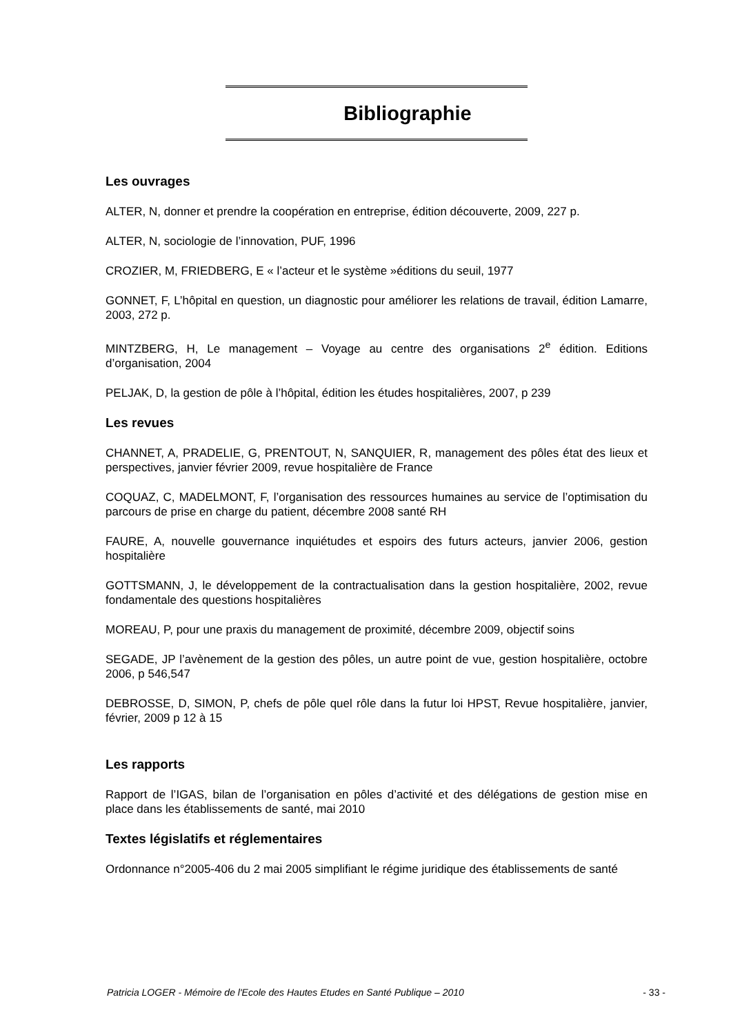Bibliographie
Les ouvrages
ALTER, N, donner et prendre la coopération en entreprise, édition découverte, 2009, 227 p.
ALTER, N, sociologie de l’innovation, PUF, 1996
CROZIER, M, FRIEDBERG, E « l’acteur et le système »éditions du seuil, 1977
GONNET, F, L’hôpital en question, un diagnostic pour améliorer les relations de travail, édition Lamarre, 2003, 272 p.
MINTZBERG, H, Le management – Voyage au centre des organisations 2<sup>e</sup> édition. Editions d’organisation, 2004
PELJAK, D, la gestion de pôle à l’hôpital, édition les études hospitalières, 2007, p 239
Les revues
CHANNET, A, PRADELIE, G, PRENTOUT, N, SANQUIER, R, management des pôles état des lieux et perspectives, janvier février 2009, revue hospitalière de France
COQUAZ, C, MADELMONT, F, l’organisation des ressources humaines au service de l’optimisation du parcours de prise en charge du patient, décembre 2008 santé RH
FAURE, A, nouvelle gouvernance inquiétudes et espoirs des futurs acteurs, janvier 2006, gestion hospitalière
GOTTSMANN, J, le développement de la contractualisation dans la gestion hospitalière, 2002, revue fondamentale des questions hospitalières
MOREAU, P, pour une praxis du management de proximité, décembre 2009, objectif soins
SEGADE, JP l’avènement de la gestion des pôles, un autre point de vue, gestion hospitalière, octobre 2006, p 546,547
DEBROSSE, D, SIMON, P, chefs de pôle quel rôle dans la futur loi HPST, Revue hospitalière, janvier, février, 2009 p 12 à 15
Les rapports
Rapport de l’IGAS, bilan de l’organisation en pôles d’activité et des délégations de gestion mise en place dans les établissements de santé, mai 2010
Textes législatifs et réglementaires
Ordonnance n°2005-406 du 2 mai 2005 simplifiant le régime juridique des établissements de santé
Patricia LOGER - Mémoire de l'Ecole des Hautes Etudes en Santé Publique – 2010 - 33 -